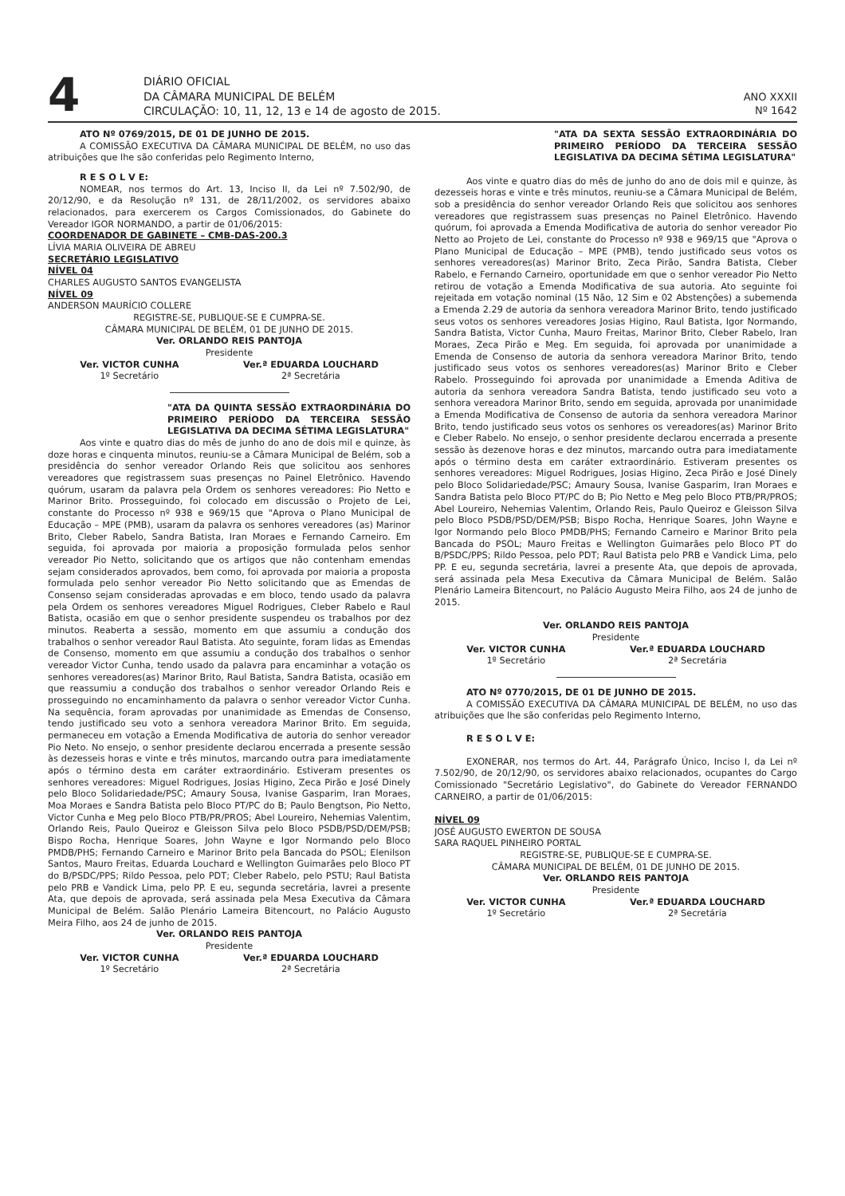4
DIÁRIO OFICIAL
DA CÂMARA MUNICIPAL DE BELÉM
CIRCULAÇÃO: 10, 11, 12, 13 e 14 de agosto de 2015.
ANO XXXII
Nº 1642
ATO Nº 0769/2015, DE 01 DE JUNHO DE 2015.
A COMISSÃO EXECUTIVA DA CÂMARA MUNICIPAL DE BELÉM, no uso das atribuições que lhe são conferidas pelo Regimento Interno,
R E S O L V E:
NOMEAR, nos termos do Art. 13, Inciso II, da Lei nº 7.502/90, de 20/12/90, e da Resolução nº 131, de 28/11/2002, os servidores abaixo relacionados, para exercerem os Cargos Comissionados, do Gabinete do Vereador IGOR NORMANDO, a partir de 01/06/2015:
COORDENADOR DE GABINETE – CMB-DAS-200.3
LÍVIA MARIA OLIVEIRA DE ABREU
SECRETÁRIO LEGISLATIVO
NÍVEL 04
CHARLES AUGUSTO SANTOS EVANGELISTA
NÍVEL 09
ANDERSON MAURÍCIO COLLERE
REGISTRE-SE, PUBLIQUE-SE E CUMPRA-SE.
CÂMARA MUNICIPAL DE BELÉM, 01 DE JUNHO DE 2015.
Ver. ORLANDO REIS PANTOJA
Presidente
Ver. VICTOR CUNHA
1º Secretário
Ver.ª EDUARDA LOUCHARD
2ª Secretária
"ATA DA QUINTA SESSÃO EXTRAORDINÁRIA DO PRIMEIRO PERÍODO DA TERCEIRA SESSÃO LEGISLATIVA DA DECIMA SÉTIMA LEGISLATURA"
Aos vinte e quatro dias do mês de junho do ano de dois mil e quinze, às doze horas e cinquenta minutos, reuniu-se a Câmara Municipal de Belém, sob a presidência do senhor vereador Orlando Reis que solicitou aos senhores vereadores que registrassem suas presenças no Painel Eletrônico. Havendo quórum, usaram da palavra pela Ordem os senhores vereadores: Pio Netto e Marinor Brito. Prosseguindo, foi colocado em discussão o Projeto de Lei, constante do Processo nº 938 e 969/15 que "Aprova o Plano Municipal de Educação – MPE (PMB), usaram da palavra os senhores vereadores (as) Marinor Brito, Cleber Rabelo, Sandra Batista, Iran Moraes e Fernando Carneiro. Em seguida, foi aprovada por maioria a proposição formulada pelos senhor vereador Pio Netto, solicitando que os artigos que não contenham emendas sejam considerados aprovados, bem como, foi aprovada por maioria a proposta formulada pelo senhor vereador Pio Netto solicitando que as Emendas de Consenso sejam consideradas aprovadas e em bloco, tendo usado da palavra pela Ordem os senhores vereadores Miguel Rodrigues, Cleber Rabelo e Raul Batista, ocasião em que o senhor presidente suspendeu os trabalhos por dez minutos. Reaberta a sessão, momento em que assumiu a condução dos trabalhos o senhor vereador Raul Batista. Ato seguinte, foram lidas as Emendas de Consenso, momento em que assumiu a condução dos trabalhos o senhor vereador Victor Cunha, tendo usado da palavra para encaminhar a votação os senhores vereadores(as) Marinor Brito, Raul Batista, Sandra Batista, ocasião em que reassumiu a condução dos trabalhos o senhor vereador Orlando Reis e prosseguindo no encaminhamento da palavra o senhor vereador Victor Cunha. Na sequência, foram aprovadas por unanimidade as Emendas de Consenso, tendo justificado seu voto a senhora vereadora Marinor Brito. Em seguida, permaneceu em votação a Emenda Modificativa de autoria do senhor vereador Pio Neto. No ensejo, o senhor presidente declarou encerrada a presente sessão às dezesseis horas e vinte e três minutos, marcando outra para imediatamente após o término desta em caráter extraordinário. Estiveram presentes os senhores vereadores: Miguel Rodrigues, Josias Higino, Zeca Pirão e José Dinely pelo Bloco Solidariedade/PSC; Amaury Sousa, Ivanise Gasparim, Iran Moraes, Moa Moraes e Sandra Batista pelo Bloco PT/PC do B; Paulo Bengtson, Pio Netto, Victor Cunha e Meg pelo Bloco PTB/PR/PROS; Abel Loureiro, Nehemias Valentim, Orlando Reis, Paulo Queiroz e Gleisson Silva pelo Bloco PSDB/PSD/DEM/PSB; Bispo Rocha, Henrique Soares, John Wayne e Igor Normando pelo Bloco PMDB/PHS; Fernando Carneiro e Marinor Brito pela Bancada do PSOL; Elenilson Santos, Mauro Freitas, Eduarda Louchard e Wellington Guimarães pelo Bloco PT do B/PSDC/PPS; Rildo Pessoa, pelo PDT; Cleber Rabelo, pelo PSTU; Raul Batista pelo PRB e Vandick Lima, pelo PP. E eu, segunda secretária, lavrei a presente Ata, que depois de aprovada, será assinada pela Mesa Executiva da Câmara Municipal de Belém. Salão Plenário Lameira Bitencourt, no Palácio Augusto Meira Filho, aos 24 de junho de 2015.
Ver. ORLANDO REIS PANTOJA
Presidente
Ver. VICTOR CUNHA
1º Secretário
Ver.ª EDUARDA LOUCHARD
2ª Secretária
"ATA DA SEXTA SESSÃO EXTRAORDINÁRIA DO PRIMEIRO PERÍODO DA TERCEIRA SESSÃO LEGISLATIVA DA DECIMA SÉTIMA LEGISLATURA"
Aos vinte e quatro dias do mês de junho do ano de dois mil e quinze, às dezesseis horas e vinte e três minutos, reuniu-se a Câmara Municipal de Belém, sob a presidência do senhor vereador Orlando Reis que solicitou aos senhores vereadores que registrassem suas presenças no Painel Eletrônico. Havendo quórum, foi aprovada a Emenda Modificativa de autoria do senhor vereador Pio Netto ao Projeto de Lei, constante do Processo nº 938 e 969/15 que "Aprova o Plano Municipal de Educação – MPE (PMB), tendo justificado seus votos os senhores vereadores(as) Marinor Brito, Zeca Pirão, Sandra Batista, Cleber Rabelo, e Fernando Carneiro, oportunidade em que o senhor vereador Pio Netto retirou de votação a Emenda Modificativa de sua autoria. Ato seguinte foi rejeitada em votação nominal (15 Não, 12 Sim e 02 Abstenções) a subemenda a Emenda 2.29 de autoria da senhora vereadora Marinor Brito, tendo justificado seus votos os senhores vereadores Josias Higino, Raul Batista, Igor Normando, Sandra Batista, Victor Cunha, Mauro Freitas, Marinor Brito, Cleber Rabelo, Iran Moraes, Zeca Pirão e Meg. Em seguida, foi aprovada por unanimidade a Emenda de Consenso de autoria da senhora vereadora Marinor Brito, tendo justificado seus votos os senhores vereadores(as) Marinor Brito e Cleber Rabelo. Prosseguindo foi aprovada por unanimidade a Emenda Aditiva de autoria da senhora vereadora Sandra Batista, tendo justificado seu voto a senhora vereadora Marinor Brito, sendo em seguida, aprovada por unanimidade a Emenda Modificativa de Consenso de autoria da senhora vereadora Marinor Brito, tendo justificado seus votos os senhores os vereadores(as) Marinor Brito e Cleber Rabelo. No ensejo, o senhor presidente declarou encerrada a presente sessão às dezenove horas e dez minutos, marcando outra para imediatamente após o término desta em caráter extraordinário. Estiveram presentes os senhores vereadores: Miguel Rodrigues, Josias Higino, Zeca Pirão e José Dinely pelo Bloco Solidariedade/PSC; Amaury Sousa, Ivanise Gasparim, Iran Moraes e Sandra Batista pelo Bloco PT/PC do B; Pio Netto e Meg pelo Bloco PTB/PR/PROS; Abel Loureiro, Nehemias Valentim, Orlando Reis, Paulo Queiroz e Gleisson Silva pelo Bloco PSDB/PSD/DEM/PSB; Bispo Rocha, Henrique Soares, John Wayne e Igor Normando pelo Bloco PMDB/PHS; Fernando Carneiro e Marinor Brito pela Bancada do PSOL; Mauro Freitas e Wellington Guimarães pelo Bloco PT do B/PSDC/PPS; Rildo Pessoa, pelo PDT; Raul Batista pelo PRB e Vandick Lima, pelo PP. E eu, segunda secretária, lavrei a presente Ata, que depois de aprovada, será assinada pela Mesa Executiva da Câmara Municipal de Belém. Salão Plenário Lameira Bitencourt, no Palácio Augusto Meira Filho, aos 24 de junho de 2015.
Ver. ORLANDO REIS PANTOJA
Presidente
Ver. VICTOR CUNHA
1º Secretário
Ver.ª EDUARDA LOUCHARD
2ª Secretária
ATO Nº 0770/2015, DE 01 DE JUNHO DE 2015.
A COMISSÃO EXECUTIVA DA CÂMARA MUNICIPAL DE BELÉM, no uso das atribuições que lhe são conferidas pelo Regimento Interno,
R E S O L V E:
EXONERAR, nos termos do Art. 44, Parágrafo Único, Inciso I, da Lei nº 7.502/90, de 20/12/90, os servidores abaixo relacionados, ocupantes do Cargo Comissionado "Secretário Legislativo", do Gabinete do Vereador FERNANDO CARNEIRO, a partir de 01/06/2015:
NÍVEL 09
JOSÉ AUGUSTO EWERTON DE SOUSA
SARA RAQUEL PINHEIRO PORTAL
REGISTRE-SE, PUBLIQUE-SE E CUMPRA-SE.
CÂMARA MUNICIPAL DE BELÉM, 01 DE JUNHO DE 2015.
Ver. ORLANDO REIS PANTOJA
Presidente
Ver. VICTOR CUNHA
1º Secretário
Ver.ª EDUARDA LOUCHARD
2ª Secretária